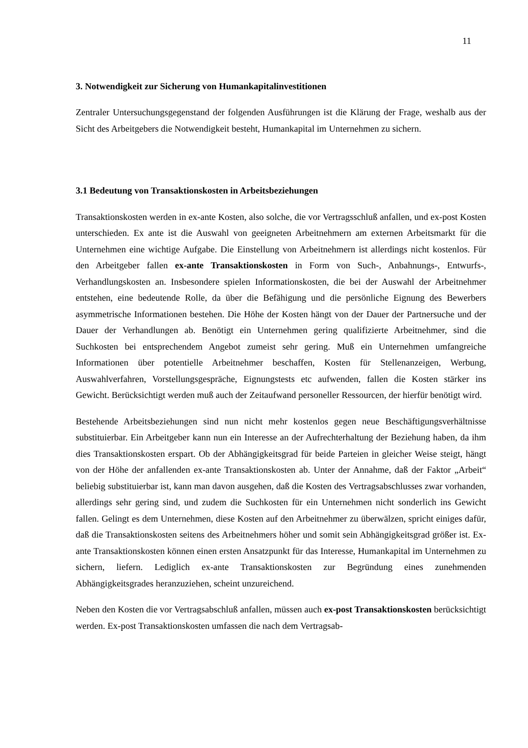11
3. Notwendigkeit zur Sicherung von Humankapitalinvestitionen
Zentraler Untersuchungsgegenstand der folgenden Ausführungen ist die Klärung der Frage, weshalb aus der Sicht des Arbeitgebers die Notwendigkeit besteht, Humankapital im Unternehmen zu sichern.
3.1 Bedeutung von Transaktionskosten in Arbeitsbeziehungen
Transaktionskosten werden in ex-ante Kosten, also solche, die vor Vertragsschluß anfallen, und ex-post Kosten unterschieden. Ex ante ist die Auswahl von geeigneten Arbeitnehmern am externen Arbeitsmarkt für die Unternehmen eine wichtige Aufgabe. Die Einstellung von Arbeitnehmern ist allerdings nicht kostenlos. Für den Arbeitgeber fallen ex-ante Transaktionskosten in Form von Such-, Anbahnungs-, Entwurfs-, Verhandlungskosten an. Insbesondere spielen Informationskosten, die bei der Auswahl der Arbeitnehmer entstehen, eine bedeutende Rolle, da über die Befähigung und die persönliche Eignung des Bewerbers asymmetrische Informationen bestehen. Die Höhe der Kosten hängt von der Dauer der Partnersuche und der Dauer der Verhandlungen ab. Benötigt ein Unternehmen gering qualifizierte Arbeitnehmer, sind die Suchkosten bei entsprechendem Angebot zumeist sehr gering. Muß ein Unternehmen umfangreiche Informationen über potentielle Arbeitnehmer beschaffen, Kosten für Stellenanzeigen, Werbung, Auswahlverfahren, Vorstellungsgespräche, Eignungstests etc aufwenden, fallen die Kosten stärker ins Gewicht. Berücksichtigt werden muß auch der Zeitaufwand personeller Ressourcen, der hierfür benötigt wird.
Bestehende Arbeitsbeziehungen sind nun nicht mehr kostenlos gegen neue Beschäftigungsverhältnisse substituierbar. Ein Arbeitgeber kann nun ein Interesse an der Aufrechterhaltung der Beziehung haben, da ihm dies Transaktionskosten erspart. Ob der Abhängigkeitsgrad für beide Parteien in gleicher Weise steigt, hängt von der Höhe der anfallenden ex-ante Transaktionskosten ab. Unter der Annahme, daß der Faktor „Arbeit“ beliebig substituierbar ist, kann man davon ausgehen, daß die Kosten des Vertragsabschlusses zwar vorhanden, allerdings sehr gering sind, und zudem die Suchkosten für ein Unternehmen nicht sonderlich ins Gewicht fallen. Gelingt es dem Unternehmen, diese Kosten auf den Arbeitnehmer zu überwälzen, spricht einiges dafür, daß die Transaktionskosten seitens des Arbeitnehmers höher und somit sein Abhängigkeitsgrad größer ist. Ex-ante Transaktionskosten können einen ersten Ansatzpunkt für das Interesse, Humankapital im Unternehmen zu sichern, liefern. Lediglich ex-ante Transaktionskosten zur Begründung eines zunehmenden Abhängigkeitsgrades heranzuziehen, scheint unzureichend.
Neben den Kosten die vor Vertragsabschluß anfallen, müssen auch ex-post Transaktionskosten berücksichtigt werden. Ex-post Transaktionskosten umfassen die nach dem Vertragsab-